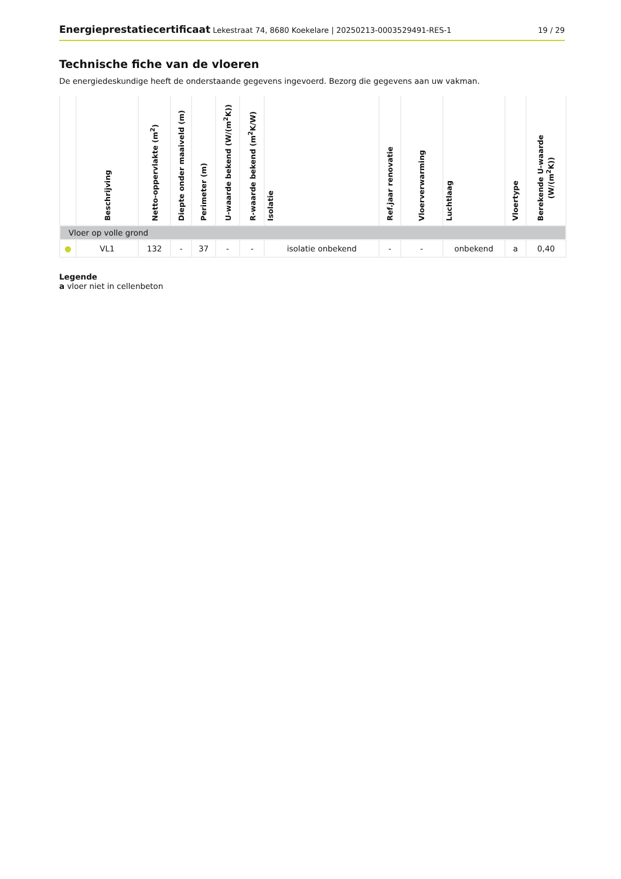Energieprestatiecertificaat Lekestraat 74, 8680 Koekelare | 20250213-0003529491-RES-1
19 / 29
Technische fiche van de vloeren
De energiedeskundige heeft de onderstaande gegevens ingevoerd. Bezorg die gegevens aan uw vakman.
| | Beschrijving | Netto-oppervlakte (m<sup>2</sup>) | Diepte onder maaiveld (m) | Perimeter (m) | U-waarde bekend (W/(m<sup>2</sup>K)) | R-waarde bekend (m<sup>2</sup>K/W) | Isolatie | Ref.jaar renovatie | Vloerverwarming | Luchtlaag | Vloertype | Berekende U-waarde (W/(m<sup>2</sup>K)) |
| --- | --- | --- | --- | --- | --- | --- | --- | --- | --- | --- | --- | --- |
| Vloer op volle grond | | | | | | | | | | | | |
| ● | VL1 | 132 | - | 37 | - | - | isolatie onbekend | - | - | onbekend | a | 0,40 |
Legende
a vloer niet in cellenbeton